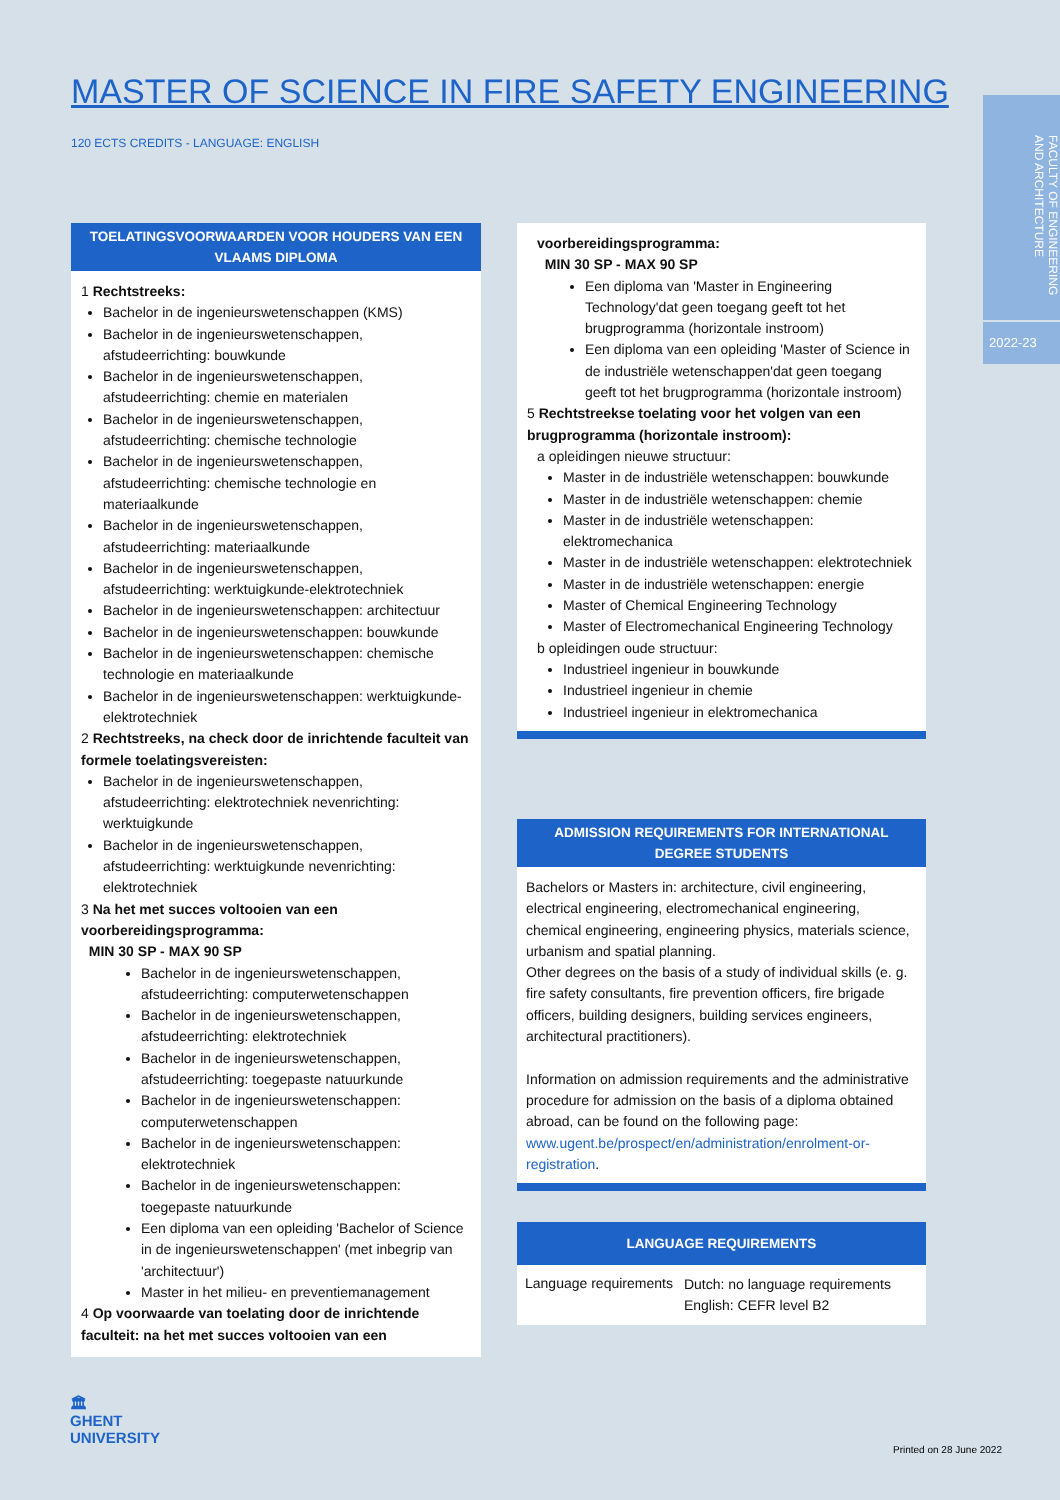MASTER OF SCIENCE IN FIRE SAFETY ENGINEERING
120 ECTS CREDITS - LANGUAGE: ENGLISH
FACULTY OF ENGINEERING AND ARCHITECTURE
2022-23
TOELATINGSVOORWAARDEN VOOR HOUDERS VAN EEN VLAAMS DIPLOMA
1 Rechtstreeks:
Bachelor in de ingenieurswetenschappen (KMS)
Bachelor in de ingenieurswetenschappen, afstudeerrichting: bouwkunde
Bachelor in de ingenieurswetenschappen, afstudeerrichting: chemie en materialen
Bachelor in de ingenieurswetenschappen, afstudeerrichting: chemische technologie
Bachelor in de ingenieurswetenschappen, afstudeerrichting: chemische technologie en materiaalkunde
Bachelor in de ingenieurswetenschappen, afstudeerrichting: materiaalkunde
Bachelor in de ingenieurswetenschappen, afstudeerrichting: werktuigkunde-elektrotechniek
Bachelor in de ingenieurswetenschappen: architectuur
Bachelor in de ingenieurswetenschappen: bouwkunde
Bachelor in de ingenieurswetenschappen: chemische technologie en materiaalkunde
Bachelor in de ingenieurswetenschappen: werktuigkunde-elektrotechniek
2 Rechtstreeks, na check door de inrichtende faculteit van formele toelatingsvereisten:
Bachelor in de ingenieurswetenschappen, afstudeerrichting: elektrotechniek nevenrichting: werktuigkunde
Bachelor in de ingenieurswetenschappen, afstudeerrichting: werktuigkunde nevenrichting: elektrotechniek
3 Na het met succes voltooien van een voorbereidingsprogramma:
MIN 30 SP - MAX 90 SP
Bachelor in de ingenieurswetenschappen, afstudeerrichting: computerwetenschappen
Bachelor in de ingenieurswetenschappen, afstudeerrichting: elektrotechniek
Bachelor in de ingenieurswetenschappen, afstudeerrichting: toegepaste natuurkunde
Bachelor in de ingenieurswetenschappen: computerwetenschappen
Bachelor in de ingenieurswetenschappen: elektrotechniek
Bachelor in de ingenieurswetenschappen: toegepaste natuurkunde
Een diploma van een opleiding 'Bachelor of Science in de ingenieurswetenschappen' (met inbegrip van 'architectuur')
Master in het milieu- en preventiemanagement
4 Op voorwaarde van toelating door de inrichtende faculteit: na het met succes voltooien van een
voorbereidingsprogramma:
MIN 30 SP - MAX 90 SP
Een diploma van 'Master in Engineering Technology'dat geen toegang geeft tot het brugprogramma (horizontale instroom)
Een diploma van een opleiding 'Master of Science in de industriële wetenschappen'dat geen toegang geeft tot het brugprogramma (horizontale instroom)
5 Rechtstreekse toelating voor het volgen van een brugprogramma (horizontale instroom):
a opleidingen nieuwe structuur:
Master in de industriële wetenschappen: bouwkunde
Master in de industriële wetenschappen: chemie
Master in de industriële wetenschappen: elektromechanica
Master in de industriële wetenschappen: elektrotechniek
Master in de industriële wetenschappen: energie
Master of Chemical Engineering Technology
Master of Electromechanical Engineering Technology
b opleidingen oude structuur:
Industrieel ingenieur in bouwkunde
Industrieel ingenieur in chemie
Industrieel ingenieur in elektromechanica
ADMISSION REQUIREMENTS FOR INTERNATIONAL DEGREE STUDENTS
Bachelors or Masters in: architecture, civil engineering, electrical engineering, electromechanical engineering, chemical engineering, engineering physics, materials science, urbanism and spatial planning.
Other degrees on the basis of a study of individual skills (e. g. fire safety consultants, fire prevention officers, fire brigade officers, building designers, building services engineers, architectural practitioners).
Information on admission requirements and the administrative procedure for admission on the basis of a diploma obtained abroad, can be found on the following page: www.ugent.be/prospect/en/administration/enrolment-or-registration.
LANGUAGE REQUIREMENTS
| Language requirements | Dutch: no language requirements English: CEFR level B2 |
🏛
GHENT
UNIVERSITY
Printed on 28 June 2022